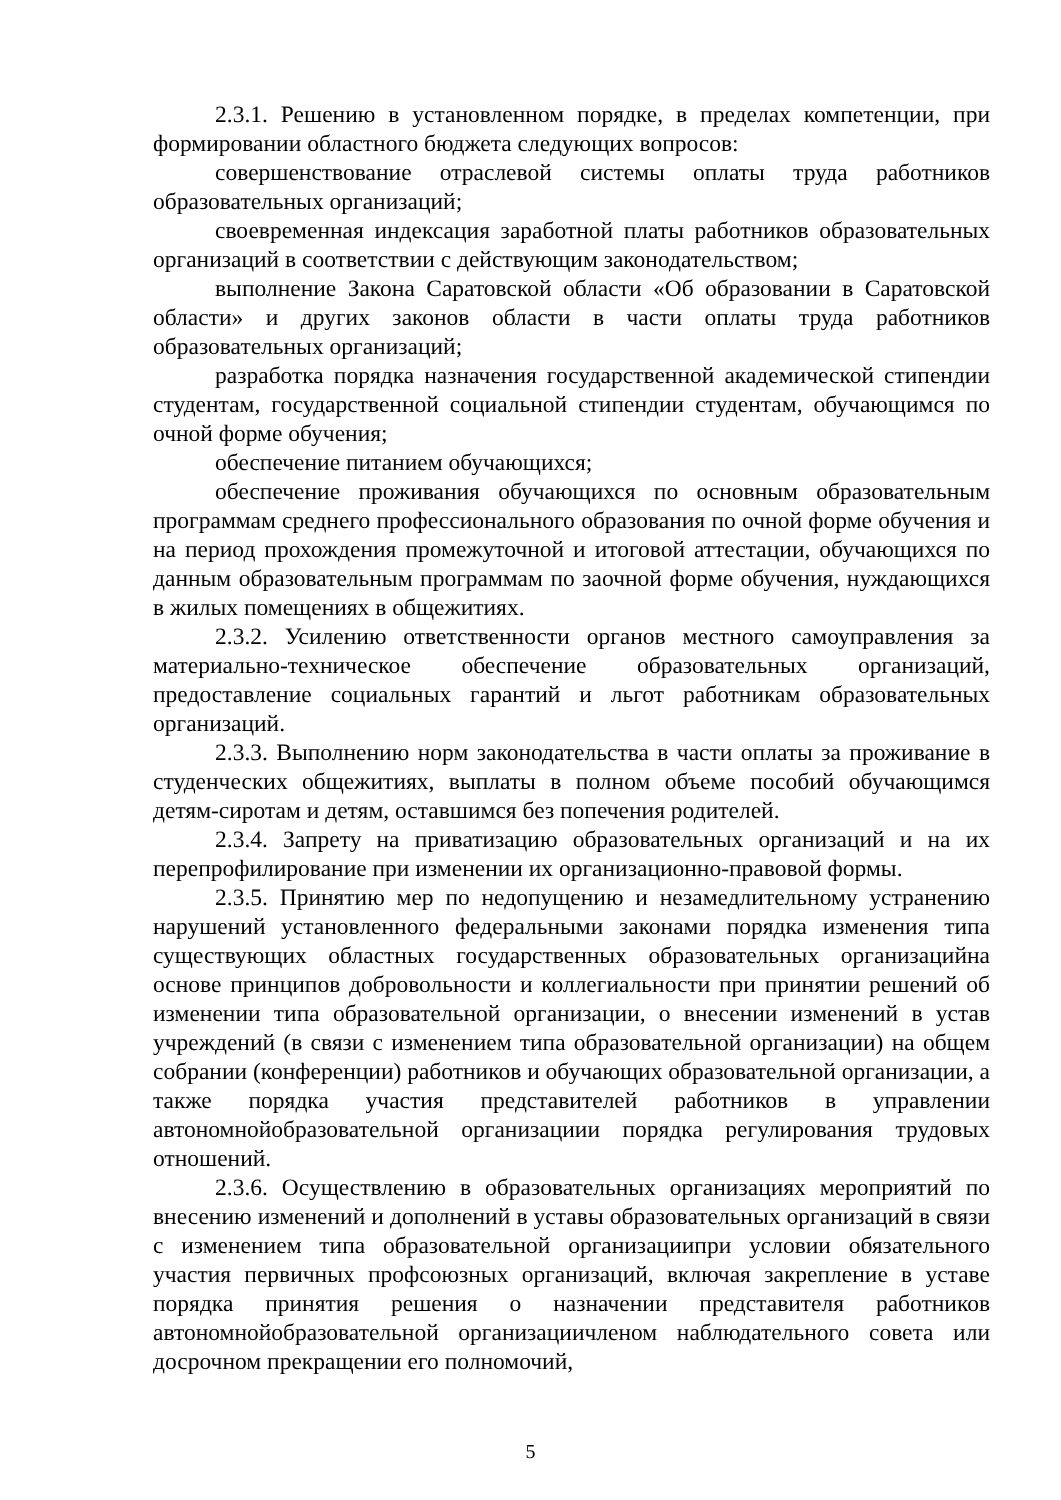2.3.1. Решению в установленном порядке, в пределах компетенции, при формировании областного бюджета следующих вопросов:
совершенствование отраслевой системы оплаты труда работников образовательных организаций;
своевременная индексация заработной платы работников образовательных организаций в соответствии с действующим законодательством;
выполнение Закона Саратовской области «Об образовании в Саратовской области» и других законов области в части оплаты труда работников образовательных организаций;
разработка порядка назначения государственной академической стипендии студентам, государственной социальной стипендии студентам, обучающимся по очной форме обучения;
обеспечение питанием обучающихся;
обеспечение проживания обучающихся по основным образовательным программам среднего профессионального образования по очной форме обучения и на период прохождения промежуточной и итоговой аттестации, обучающихся по данным образовательным программам по заочной форме обучения, нуждающихся в жилых помещениях в общежитиях.
2.3.2. Усилению ответственности органов местного самоуправления за материально-техническое обеспечение образовательных организаций, предоставление социальных гарантий и льгот работникам образовательных организаций.
2.3.3. Выполнению норм законодательства в части оплаты за проживание в студенческих общежитиях, выплаты в полном объеме пособий обучающимся детям-сиротам и детям, оставшимся без попечения родителей.
2.3.4. Запрету на приватизацию образовательных организаций и на их перепрофилирование при изменении их организационно-правовой формы.
2.3.5. Принятию мер по недопущению и незамедлительному устранению нарушений установленного федеральными законами порядка изменения типа существующих областных государственных образовательных организацийна основе принципов добровольности и коллегиальности при принятии решений об изменении типа образовательной организации, о внесении изменений в устав учреждений (в связи с изменением типа образовательной организации) на общем собрании (конференции) работников и обучающих образовательной организации, а также порядка участия представителей работников в управлении автономнойобразовательной организациии порядка регулирования трудовых отношений.
2.3.6. Осуществлению в образовательных организациях мероприятий по внесению изменений и дополнений в уставы образовательных организаций в связи с изменением типа образовательной организациипри условии обязательного участия первичных профсоюзных организаций, включая закрепление в уставе порядка принятия решения о назначении представителя работников автономнойобразовательной организациичленом наблюдательного совета или досрочном прекращении его полномочий,
5